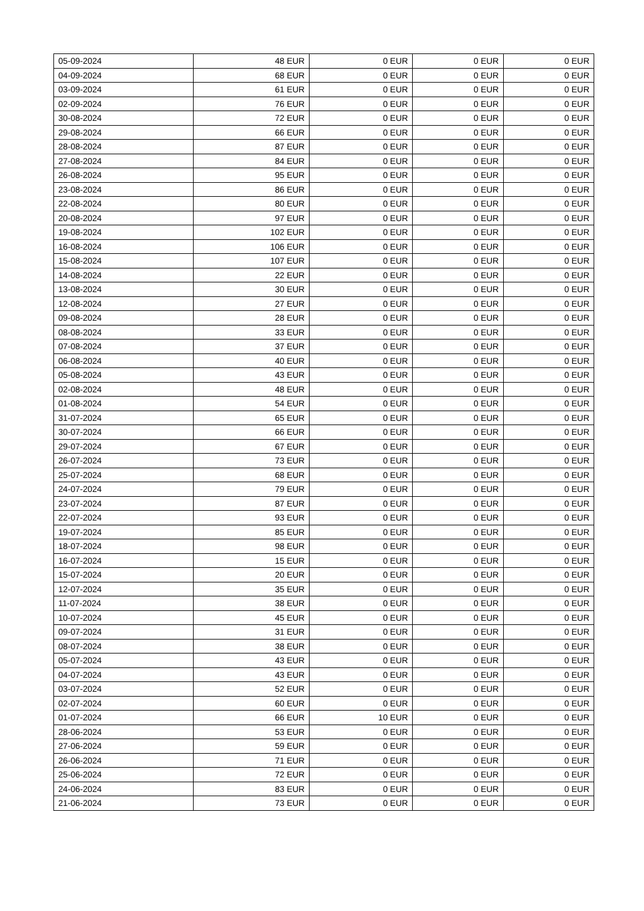| 05-09-2024 | 48 EUR | 0 EUR | 0 EUR | 0 EUR |
| 04-09-2024 | 68 EUR | 0 EUR | 0 EUR | 0 EUR |
| 03-09-2024 | 61 EUR | 0 EUR | 0 EUR | 0 EUR |
| 02-09-2024 | 76 EUR | 0 EUR | 0 EUR | 0 EUR |
| 30-08-2024 | 72 EUR | 0 EUR | 0 EUR | 0 EUR |
| 29-08-2024 | 66 EUR | 0 EUR | 0 EUR | 0 EUR |
| 28-08-2024 | 87 EUR | 0 EUR | 0 EUR | 0 EUR |
| 27-08-2024 | 84 EUR | 0 EUR | 0 EUR | 0 EUR |
| 26-08-2024 | 95 EUR | 0 EUR | 0 EUR | 0 EUR |
| 23-08-2024 | 86 EUR | 0 EUR | 0 EUR | 0 EUR |
| 22-08-2024 | 80 EUR | 0 EUR | 0 EUR | 0 EUR |
| 20-08-2024 | 97 EUR | 0 EUR | 0 EUR | 0 EUR |
| 19-08-2024 | 102 EUR | 0 EUR | 0 EUR | 0 EUR |
| 16-08-2024 | 106 EUR | 0 EUR | 0 EUR | 0 EUR |
| 15-08-2024 | 107 EUR | 0 EUR | 0 EUR | 0 EUR |
| 14-08-2024 | 22 EUR | 0 EUR | 0 EUR | 0 EUR |
| 13-08-2024 | 30 EUR | 0 EUR | 0 EUR | 0 EUR |
| 12-08-2024 | 27 EUR | 0 EUR | 0 EUR | 0 EUR |
| 09-08-2024 | 28 EUR | 0 EUR | 0 EUR | 0 EUR |
| 08-08-2024 | 33 EUR | 0 EUR | 0 EUR | 0 EUR |
| 07-08-2024 | 37 EUR | 0 EUR | 0 EUR | 0 EUR |
| 06-08-2024 | 40 EUR | 0 EUR | 0 EUR | 0 EUR |
| 05-08-2024 | 43 EUR | 0 EUR | 0 EUR | 0 EUR |
| 02-08-2024 | 48 EUR | 0 EUR | 0 EUR | 0 EUR |
| 01-08-2024 | 54 EUR | 0 EUR | 0 EUR | 0 EUR |
| 31-07-2024 | 65 EUR | 0 EUR | 0 EUR | 0 EUR |
| 30-07-2024 | 66 EUR | 0 EUR | 0 EUR | 0 EUR |
| 29-07-2024 | 67 EUR | 0 EUR | 0 EUR | 0 EUR |
| 26-07-2024 | 73 EUR | 0 EUR | 0 EUR | 0 EUR |
| 25-07-2024 | 68 EUR | 0 EUR | 0 EUR | 0 EUR |
| 24-07-2024 | 79 EUR | 0 EUR | 0 EUR | 0 EUR |
| 23-07-2024 | 87 EUR | 0 EUR | 0 EUR | 0 EUR |
| 22-07-2024 | 93 EUR | 0 EUR | 0 EUR | 0 EUR |
| 19-07-2024 | 85 EUR | 0 EUR | 0 EUR | 0 EUR |
| 18-07-2024 | 98 EUR | 0 EUR | 0 EUR | 0 EUR |
| 16-07-2024 | 15 EUR | 0 EUR | 0 EUR | 0 EUR |
| 15-07-2024 | 20 EUR | 0 EUR | 0 EUR | 0 EUR |
| 12-07-2024 | 35 EUR | 0 EUR | 0 EUR | 0 EUR |
| 11-07-2024 | 38 EUR | 0 EUR | 0 EUR | 0 EUR |
| 10-07-2024 | 45 EUR | 0 EUR | 0 EUR | 0 EUR |
| 09-07-2024 | 31 EUR | 0 EUR | 0 EUR | 0 EUR |
| 08-07-2024 | 38 EUR | 0 EUR | 0 EUR | 0 EUR |
| 05-07-2024 | 43 EUR | 0 EUR | 0 EUR | 0 EUR |
| 04-07-2024 | 43 EUR | 0 EUR | 0 EUR | 0 EUR |
| 03-07-2024 | 52 EUR | 0 EUR | 0 EUR | 0 EUR |
| 02-07-2024 | 60 EUR | 0 EUR | 0 EUR | 0 EUR |
| 01-07-2024 | 66 EUR | 10 EUR | 0 EUR | 0 EUR |
| 28-06-2024 | 53 EUR | 0 EUR | 0 EUR | 0 EUR |
| 27-06-2024 | 59 EUR | 0 EUR | 0 EUR | 0 EUR |
| 26-06-2024 | 71 EUR | 0 EUR | 0 EUR | 0 EUR |
| 25-06-2024 | 72 EUR | 0 EUR | 0 EUR | 0 EUR |
| 24-06-2024 | 83 EUR | 0 EUR | 0 EUR | 0 EUR |
| 21-06-2024 | 73 EUR | 0 EUR | 0 EUR | 0 EUR |